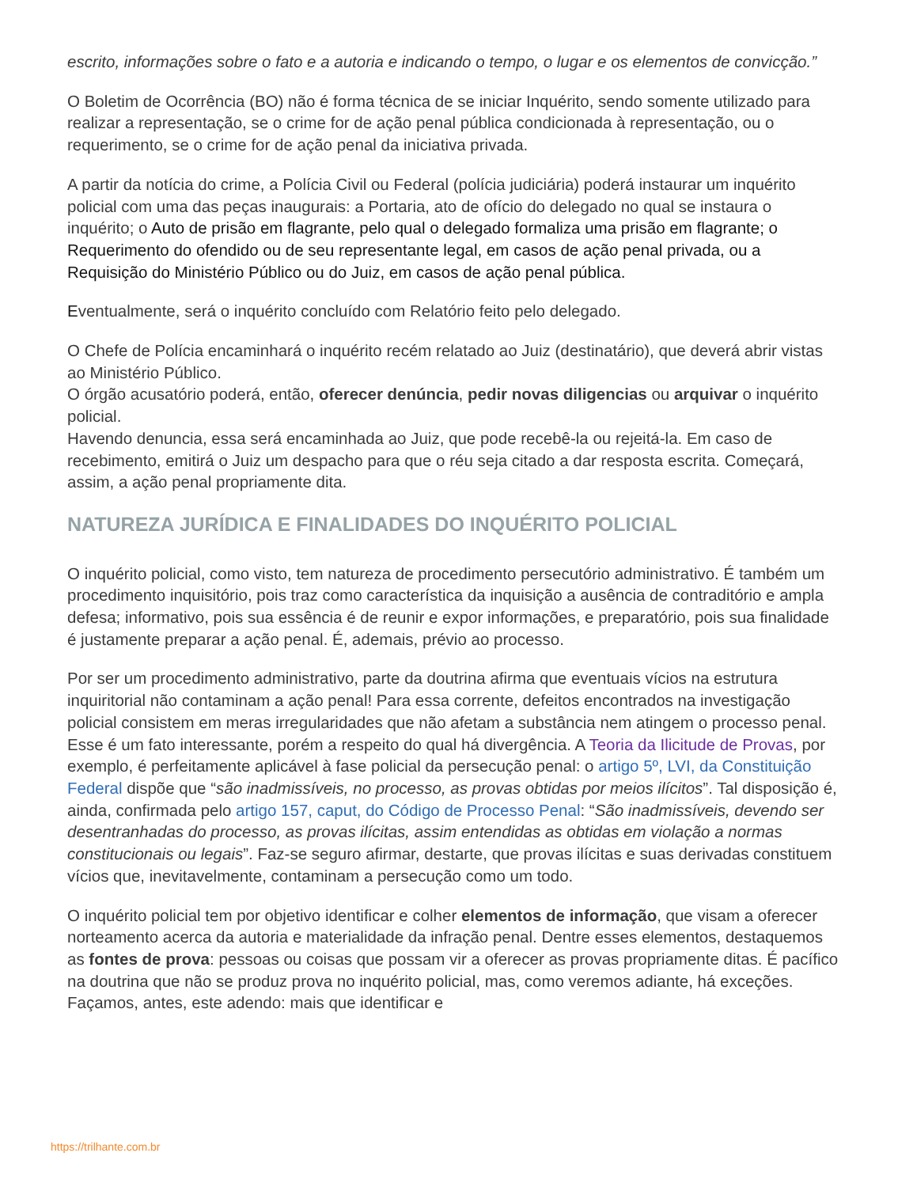escrito, informações sobre o fato e a autoria e indicando o tempo, o lugar e os elementos de convicção.”
O Boletim de Ocorrência (BO) não é forma técnica de se iniciar Inquérito, sendo somente utilizado para realizar a representação, se o crime for de ação penal pública condicionada à representação, ou o requerimento, se o crime for de ação penal da iniciativa privada.
A partir da notícia do crime, a Polícia Civil ou Federal (polícia judiciária) poderá instaurar um inquérito policial com uma das peças inaugurais: a Portaria, ato de ofício do delegado no qual se instaura o inquérito; o Auto de prisão em flagrante, pelo qual o delegado formaliza uma prisão em flagrante; o Requerimento do ofendido ou de seu representante legal, em casos de ação penal privada, ou a Requisição do Ministério Público ou do Juiz, em casos de ação penal pública.
Eventualmente, será o inquérito concluído com Relatório feito pelo delegado.
O Chefe de Polícia encaminhará o inquérito recém relatado ao Juiz (destinatário), que deverá abrir vistas ao Ministério Público.
O órgão acusatório poderá, então, oferecer denúncia, pedir novas diligencias ou arquivar o inquérito policial.
Havendo denuncia, essa será encaminhada ao Juiz, que pode recebê-la ou rejeitá-la. Em caso de recebimento, emitirá o Juiz um despacho para que o réu seja citado a dar resposta escrita. Começará, assim, a ação penal propriamente dita.
NATUREZA JURÍDICA E FINALIDADES DO INQUÉRITO POLICIAL
O inquérito policial, como visto, tem natureza de procedimento persecutório administrativo. É também um procedimento inquisitório, pois traz como característica da inquisição a ausência de contraditório e ampla defesa; informativo, pois sua essência é de reunir e expor informações, e preparatório, pois sua finalidade é justamente preparar a ação penal. É, ademais, prévio ao processo.
Por ser um procedimento administrativo, parte da doutrina afirma que eventuais vícios na estrutura inquiritorial não contaminam a ação penal! Para essa corrente, defeitos encontrados na investigação policial consistem em meras irregularidades que não afetam a substância nem atingem o processo penal. Esse é um fato interessante, porém a respeito do qual há divergência. A Teoria da Ilicitude de Provas, por exemplo, é perfeitamente aplicável à fase policial da persecução penal: o artigo 5º, LVI, da Constituição Federal dispõe que “são inadmissíveis, no processo, as provas obtidas por meios ilícitos”. Tal disposição é, ainda, confirmada pelo artigo 157, caput, do Código de Processo Penal: “São inadmissíveis, devendo ser desentranhadas do processo, as provas ilícitas, assim entendidas as obtidas em violação a normas constitucionais ou legais”. Faz-se seguro afirmar, destarte, que provas ilícitas e suas derivadas constituem vícios que, inevitavelmente, contaminam a persecução como um todo.
O inquérito policial tem por objetivo identificar e colher elementos de informação, que visam a oferecer norteamento acerca da autoria e materialidade da infração penal. Dentre esses elementos, destaquemos as fontes de prova: pessoas ou coisas que possam vir a oferecer as provas propriamente ditas. É pacífico na doutrina que não se produz prova no inquérito policial, mas, como veremos adiante, há exceções. Façamos, antes, este adendo: mais que identificar e
https://trilhante.com.br